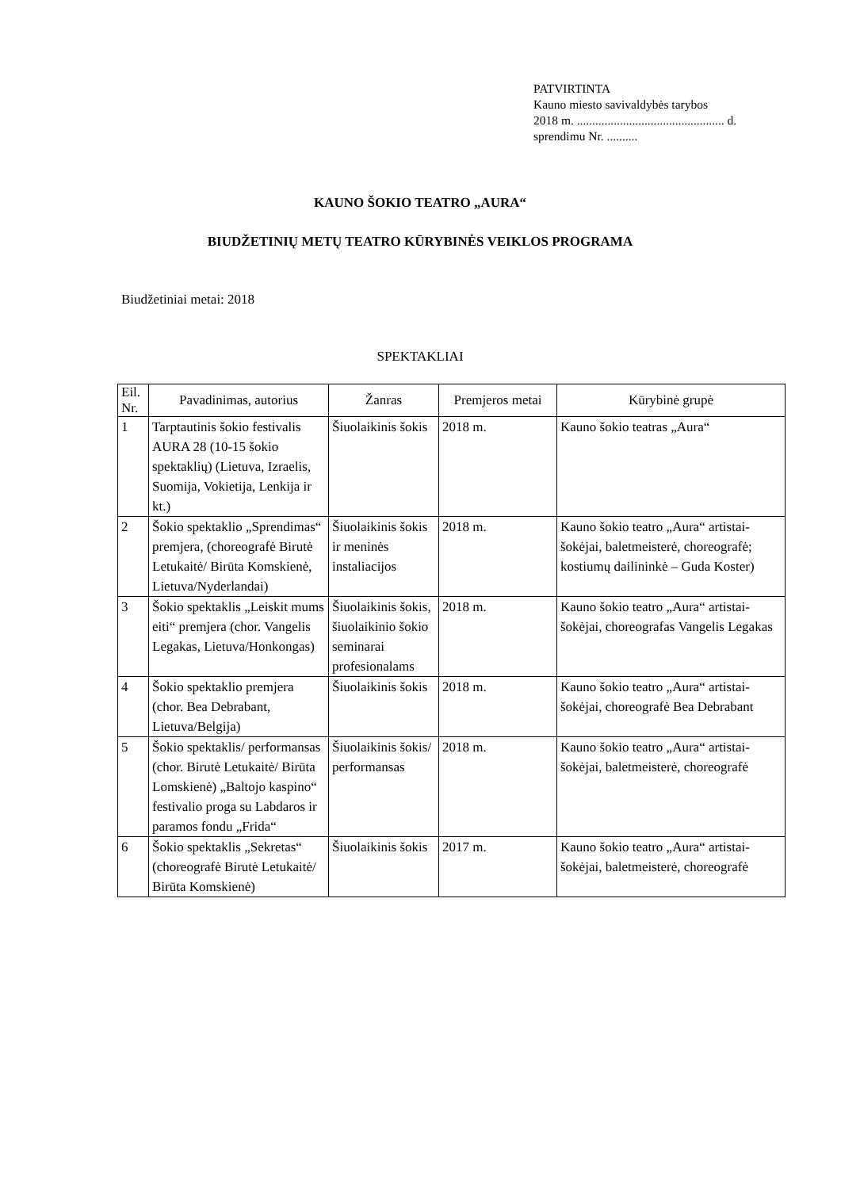PATVIRTINTA
Kauno miesto savivaldybės tarybos
2018 m. ................................................ d.
sprendimu Nr. ..........
KAUNO ŠOKIO TEATRO „AURA“
BIUDŽETINIŲ METŲ TEATRO KŪRYBINĖS VEIKLOS PROGRAMA
Biudžetiniai metai: 2018
SPEKTAKLIAI
| Eil. Nr. | Pavadinimas, autorius | Žanras | Premjeros metai | Kūrybinė grupė |
| --- | --- | --- | --- | --- |
| 1 | Tarptautinis šokio festivalis AURA 28 (10-15 šokio spektaklių) (Lietuva, Izraelis, Suomija, Vokietija, Lenkija ir kt.) | Šiuolaikinis šokis | 2018 m. | Kauno šokio teatras „Aura“ |
| 2 | Šokio spektaklio „Sprendimas“ premjera, (choreografė Birutė Letukaitė/ Birūta Komskienė, Lietuva/Nyderlandai) | Šiuolaikinis šokis ir meninės instaliacijos | 2018 m. | Kauno šokio teatro „Aura“ artistai-šokėjai, baletmeisterė, choreografė; kostiumų dailininkė – Guda Koster) |
| 3 | Šokio spektaklis „Leiskit mums eiti“ premjera (chor. Vangelis Legakas, Lietuva/Honkongas) | Šiuolaikinis šokis, šiuolaikinio šokio seminarai profesionalams | 2018 m. | Kauno šokio teatro „Aura“ artistai-šokėjai, choreografas Vangelis Legakas |
| 4 | Šokio spektaklio premjera (chor. Bea Debrabant, Lietuva/Belgija) | Šiuolaikinis šokis | 2018 m. | Kauno šokio teatro „Aura“ artistai-šokėjai, choreografė Bea Debrabant |
| 5 | Šokio spektaklis/ performansas (chor. Birutė Letukaitė/ Birūta Lomskienė) „Baltojo kaspino“ festivalio proga su Labdaros ir paramos fondu „Frida“ | Šiuolaikinis šokis/ performansas | 2018 m. | Kauno šokio teatro „Aura“ artistai-šokėjai, baletmeisterė, choreografė |
| 6 | Šokio spektaklis „Sekretas“ (choreografė Birutė Letukaitė/ Birūta Komskienė) | Šiuolaikinis šokis | 2017 m. | Kauno šokio teatro „Aura“ artistai-šokėjai, baletmeisterė, choreografė |